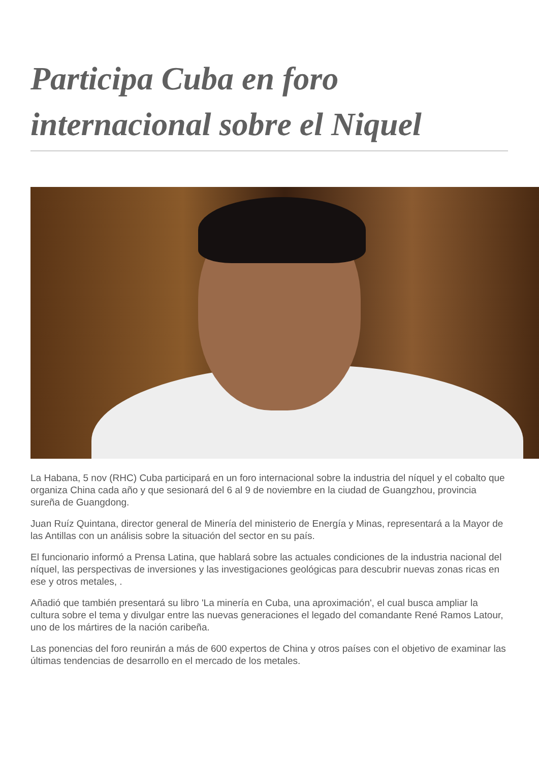Participa Cuba en foro internacional sobre el Niquel
La Habana, 5 nov (RHC) Cuba participará en un foro internacional sobre la industria del níquel y el cobalto que organiza China cada año y que sesionará del 6 al 9 de noviembre en la ciudad de Guangzhou, provincia sureña de Guangdong.
Juan Ruíz Quintana, director general de Minería del ministerio de Energía y Minas, representará a la Mayor de las Antillas con un análisis sobre la situación del sector en su país.
El funcionario informó a Prensa Latina, que hablará sobre las actuales condiciones de la industria nacional del níquel, las perspectivas de inversiones y las investigaciones geológicas para descubrir nuevas zonas ricas en ese y otros metales, .
Añadió que también presentará su libro 'La minería en Cuba, una aproximación', el cual busca ampliar la cultura sobre el tema y divulgar entre las nuevas generaciones el legado del comandante René Ramos Latour, uno de los mártires de la nación caribeña.
Las ponencias del foro reunirán a más de 600 expertos de China y otros países con el objetivo de examinar las últimas tendencias de desarrollo en el mercado de los metales.